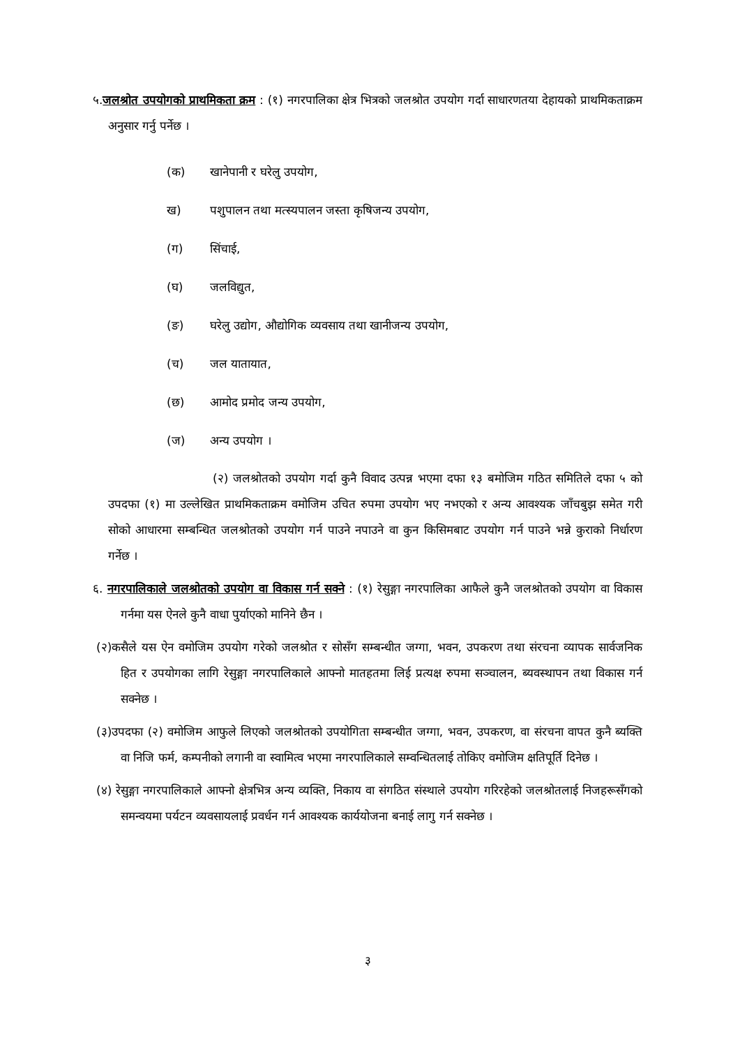५.जलश्रोत उपयोगको प्राथमिकता क्रम : (१) नगरपालिका क्षेत्र भित्रको जलश्रोत उपयोग गर्दा साधारणतया देहायको प्राथमिकताक्रम अनुसार गर्नु पर्नेछ ।
(क) खानेपानी र घरेलु उपयोग,
ख) पशुपालन तथा मत्स्यपालन जस्ता कृषिजन्य उपयोग,
(ग) सिंचाई,
(घ) जलविद्युत,
(ङ) घरेलु उद्योग, औद्योगिक व्यवसाय तथा खानीजन्य उपयोग,
(च) जल यातायात,
(छ) आमोद प्रमोद जन्य उपयोग,
(ज) अन्य उपयोग ।
(२) जलश्रोतको उपयोग गर्दा कुनै विवाद उत्पन्न भएमा दफा १३ बमोजिम गठित समितिले दफा ५ को उपदफा (१) मा उल्लेखित प्राथमिकताक्रम वमोजिम उचित रुपमा उपयोग भए नभएको र अन्य आवश्यक जाँचबुझ समेत गरी सोको आधारमा सम्बन्धित जलश्रोतको उपयोग गर्न पाउने नपाउने वा कुन किसिमबाट उपयोग गर्न पाउने भन्ने कुराको निर्धारण गर्नेछ ।
६. नगरपालिकाले जलश्रोतको उपयोग वा विकास गर्न सक्ने : (१) रेसुङ्गा नगरपालिका आफैले कुनै जलश्रोतको उपयोग वा विकास गर्नमा यस ऐनले कुनै वाधा पुर्याएको मानिने छैन ।
(२)कसैले यस ऐन वमोजिम उपयोग गरेको जलश्रोत र सोसँग सम्बन्धीत जग्गा, भवन, उपकरण तथा संरचना व्यापक सार्वजनिक हित र उपयोगका लागि रेसुङ्गा नगरपालिकाले आफ्नो मातहतमा लिई प्रत्यक्ष रुपमा सञ्चालन, ब्यवस्थापन तथा विकास गर्न सक्नेछ ।
(३)उपदफा (२) वमोजिम आफुले लिएको जलश्रोतको उपयोगिता सम्बन्धीत जग्गा, भवन, उपकरण, वा संरचना वापत कुनै ब्यक्ति वा निजि फर्म, कम्पनीको लगानी वा स्वामित्व भएमा नगरपालिकाले सम्वन्धितलाई तोकिए वमोजिम क्षतिपूर्ति दिनेछ ।
(४) रेसुङ्गा नगरपालिकाले आफ्नो क्षेत्रभित्र अन्य व्यक्ति, निकाय वा संगठित संस्थाले उपयोग गरिरहेको जलश्रोतलाई निजहरूसँगको समन्वयमा पर्यटन व्यवसायलाई प्रवर्धन गर्न आवश्यक कार्ययोजना बनाई लागु गर्न सक्नेछ ।
३